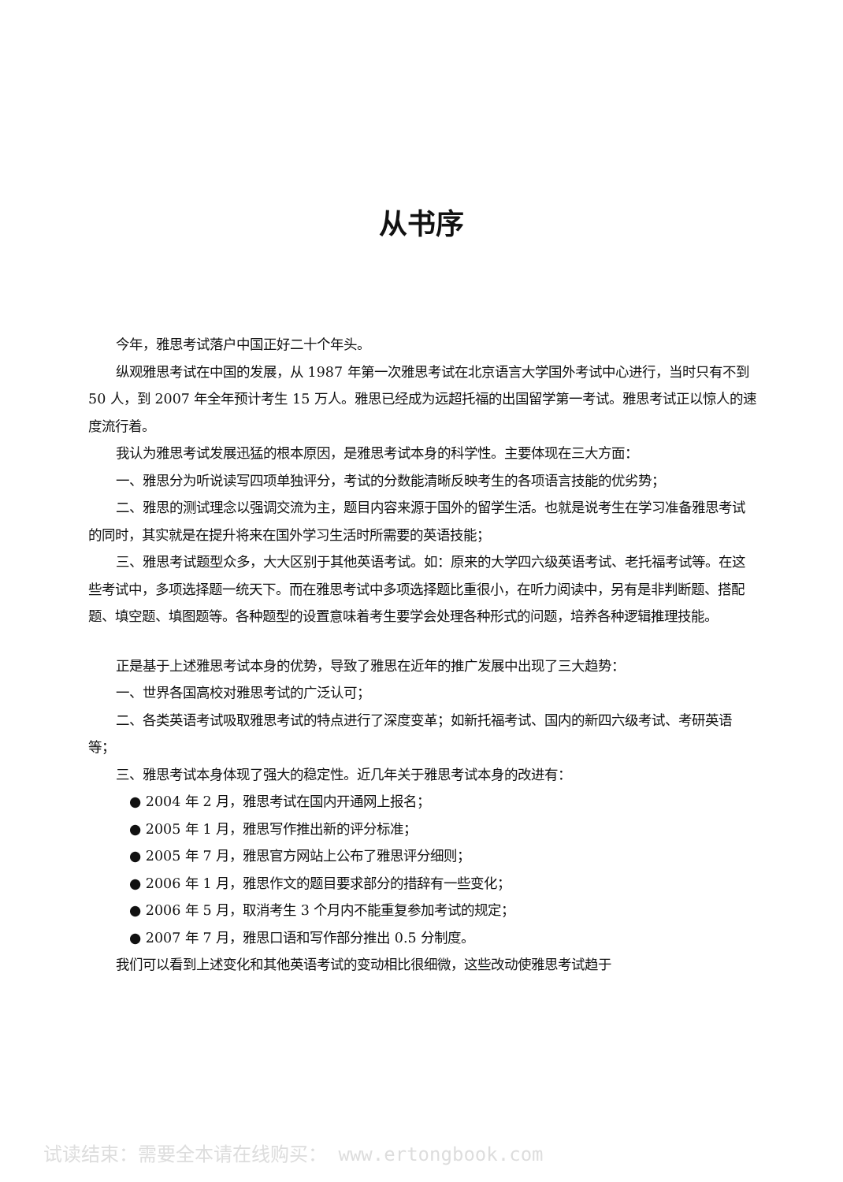从书序
今年，雅思考试落户中国正好二十个年头。
纵观雅思考试在中国的发展，从 1987 年第一次雅思考试在北京语言大学国外考试中心进行，当时只有不到 50 人，到 2007 年全年预计考生 15 万人。雅思已经成为远超托福的出国留学第一考试。雅思考试正以惊人的速度流行着。
我认为雅思考试发展迅猛的根本原因，是雅思考试本身的科学性。主要体现在三大方面：
一、雅思分为听说读写四项单独评分，考试的分数能清晰反映考生的各项语言技能的优劣势；
二、雅思的测试理念以强调交流为主，题目内容来源于国外的留学生活。也就是说考生在学习准备雅思考试的同时，其实就是在提升将来在国外学习生活时所需要的英语技能；
三、雅思考试题型众多，大大区别于其他英语考试。如：原来的大学四六级英语考试、老托福考试等。在这些考试中，多项选择题一统天下。而在雅思考试中多项选择题比重很小，在听力阅读中，另有是非判断题、搭配题、填空题、填图题等。各种题型的设置意味着考生要学会处理各种形式的问题，培养各种逻辑推理技能。
正是基于上述雅思考试本身的优势，导致了雅思在近年的推广发展中出现了三大趋势：
一、世界各国高校对雅思考试的广泛认可；
二、各类英语考试吸取雅思考试的特点进行了深度变革；如新托福考试、国内的新四六级考试、考研英语等；
三、雅思考试本身体现了强大的稳定性。近几年关于雅思考试本身的改进有：
● 2004 年 2 月，雅思考试在国内开通网上报名；
● 2005 年 1 月，雅思写作推出新的评分标准；
● 2005 年 7 月，雅思官方网站上公布了雅思评分细则；
● 2006 年 1 月，雅思作文的题目要求部分的措辞有一些变化；
● 2006 年 5 月，取消考生 3 个月内不能重复参加考试的规定；
● 2007 年 7 月，雅思口语和写作部分推出 0.5 分制度。
我们可以看到上述变化和其他英语考试的变动相比很细微，这些改动使雅思考试趋于
试读结束：需要全本请在线购买： www.ertongbook.com